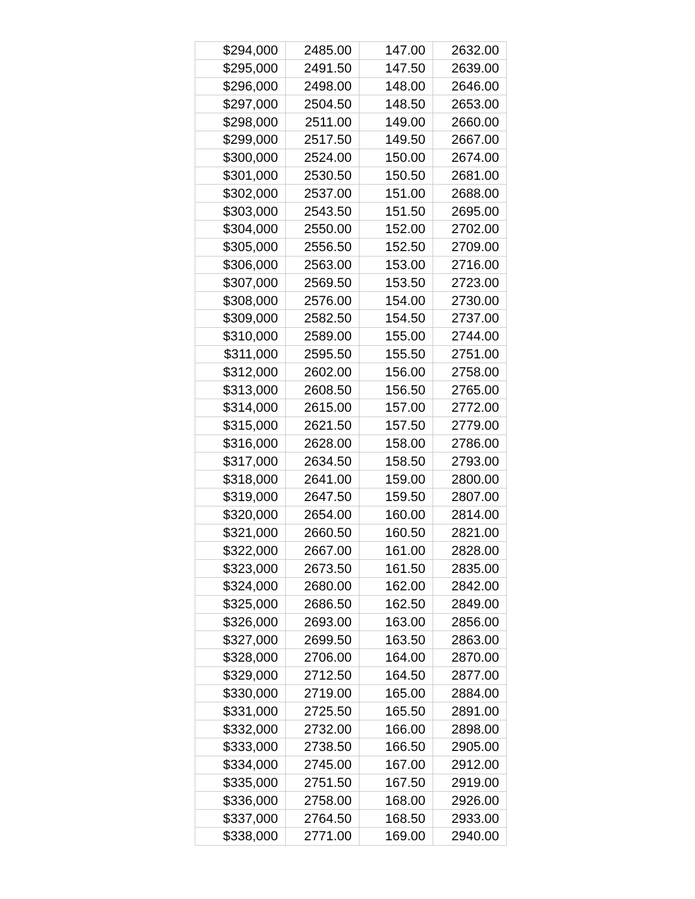| $294,000 | 2485.00 | 147.00 | 2632.00 |
| $295,000 | 2491.50 | 147.50 | 2639.00 |
| $296,000 | 2498.00 | 148.00 | 2646.00 |
| $297,000 | 2504.50 | 148.50 | 2653.00 |
| $298,000 | 2511.00 | 149.00 | 2660.00 |
| $299,000 | 2517.50 | 149.50 | 2667.00 |
| $300,000 | 2524.00 | 150.00 | 2674.00 |
| $301,000 | 2530.50 | 150.50 | 2681.00 |
| $302,000 | 2537.00 | 151.00 | 2688.00 |
| $303,000 | 2543.50 | 151.50 | 2695.00 |
| $304,000 | 2550.00 | 152.00 | 2702.00 |
| $305,000 | 2556.50 | 152.50 | 2709.00 |
| $306,000 | 2563.00 | 153.00 | 2716.00 |
| $307,000 | 2569.50 | 153.50 | 2723.00 |
| $308,000 | 2576.00 | 154.00 | 2730.00 |
| $309,000 | 2582.50 | 154.50 | 2737.00 |
| $310,000 | 2589.00 | 155.00 | 2744.00 |
| $311,000 | 2595.50 | 155.50 | 2751.00 |
| $312,000 | 2602.00 | 156.00 | 2758.00 |
| $313,000 | 2608.50 | 156.50 | 2765.00 |
| $314,000 | 2615.00 | 157.00 | 2772.00 |
| $315,000 | 2621.50 | 157.50 | 2779.00 |
| $316,000 | 2628.00 | 158.00 | 2786.00 |
| $317,000 | 2634.50 | 158.50 | 2793.00 |
| $318,000 | 2641.00 | 159.00 | 2800.00 |
| $319,000 | 2647.50 | 159.50 | 2807.00 |
| $320,000 | 2654.00 | 160.00 | 2814.00 |
| $321,000 | 2660.50 | 160.50 | 2821.00 |
| $322,000 | 2667.00 | 161.00 | 2828.00 |
| $323,000 | 2673.50 | 161.50 | 2835.00 |
| $324,000 | 2680.00 | 162.00 | 2842.00 |
| $325,000 | 2686.50 | 162.50 | 2849.00 |
| $326,000 | 2693.00 | 163.00 | 2856.00 |
| $327,000 | 2699.50 | 163.50 | 2863.00 |
| $328,000 | 2706.00 | 164.00 | 2870.00 |
| $329,000 | 2712.50 | 164.50 | 2877.00 |
| $330,000 | 2719.00 | 165.00 | 2884.00 |
| $331,000 | 2725.50 | 165.50 | 2891.00 |
| $332,000 | 2732.00 | 166.00 | 2898.00 |
| $333,000 | 2738.50 | 166.50 | 2905.00 |
| $334,000 | 2745.00 | 167.00 | 2912.00 |
| $335,000 | 2751.50 | 167.50 | 2919.00 |
| $336,000 | 2758.00 | 168.00 | 2926.00 |
| $337,000 | 2764.50 | 168.50 | 2933.00 |
| $338,000 | 2771.00 | 169.00 | 2940.00 |